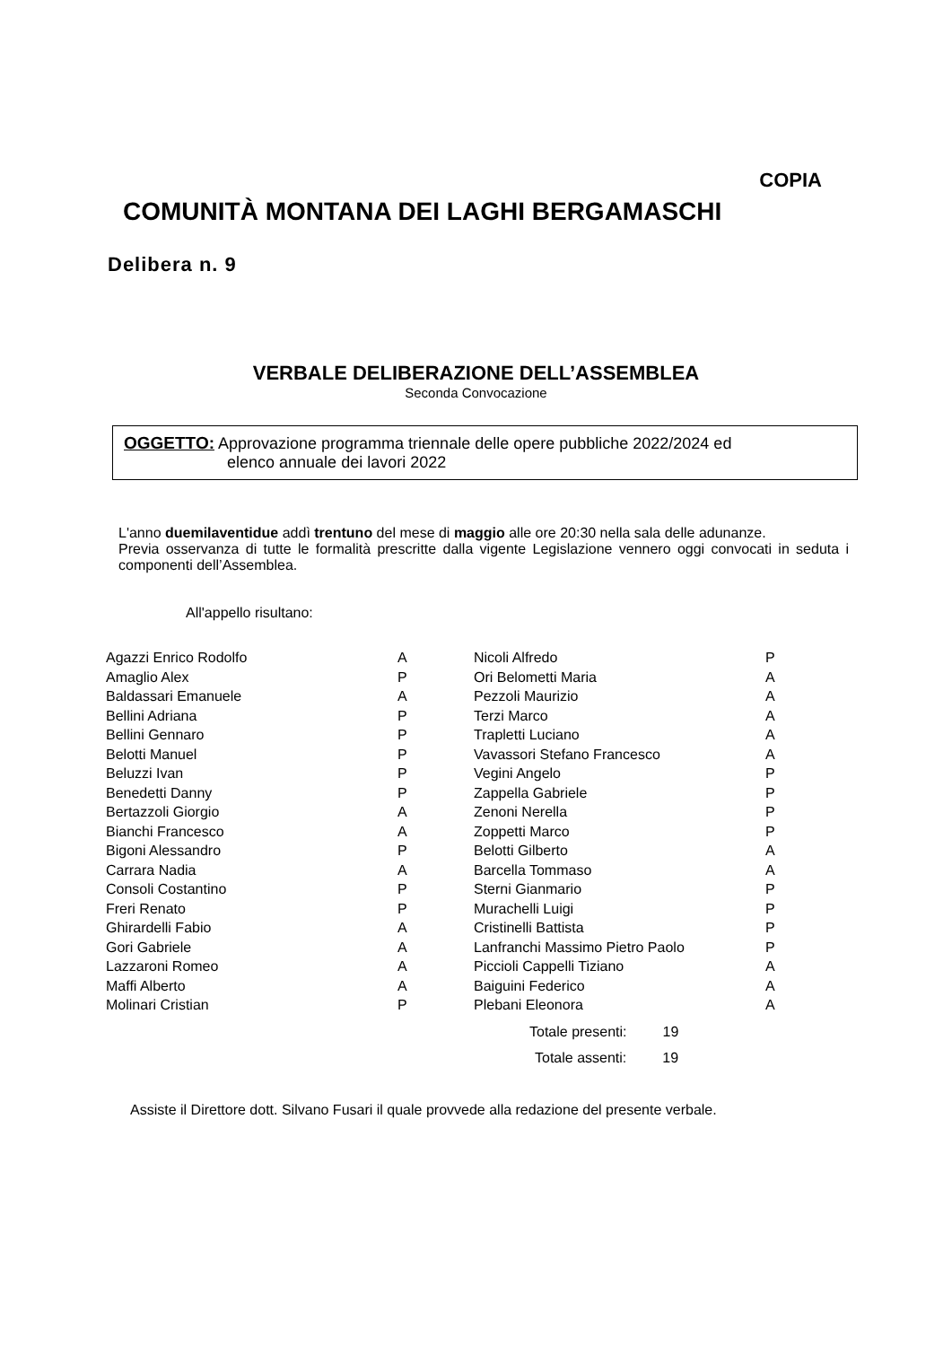COPIA
COMUNITÀ MONTANA DEI LAGHI BERGAMASCHI
Delibera n. 9
VERBALE DELIBERAZIONE DELL’ASSEMBLEA
Seconda Convocazione
OGGETTO: Approvazione programma triennale delle opere pubbliche 2022/2024 ed
elenco annuale dei lavori 2022
L'anno duemilaventidue addì trentuno del mese di maggio alle ore 20:30 nella sala delle adunanze.
Previa osservanza di tutte le formalità prescritte dalla vigente Legislazione vennero oggi convocati in seduta i componenti dell’Assemblea.
All'appello risultano:
| Agazzi Enrico Rodolfo | A | Nicoli Alfredo | P |
| Amaglio Alex | P | Ori Belometti Maria | A |
| Baldassari Emanuele | A | Pezzoli Maurizio | A |
| Bellini Adriana | P | Terzi Marco | A |
| Bellini Gennaro | P | Trapletti Luciano | A |
| Belotti Manuel | P | Vavassori Stefano Francesco | A |
| Beluzzi Ivan | P | Vegini Angelo | P |
| Benedetti Danny | P | Zappella Gabriele | P |
| Bertazzoli Giorgio | A | Zenoni Nerella | P |
| Bianchi Francesco | A | Zoppetti Marco | P |
| Bigoni Alessandro | P | Belotti Gilberto | A |
| Carrara Nadia | A | Barcella Tommaso | A |
| Consoli Costantino | P | Sterni Gianmario | P |
| Freri Renato | P | Murachelli Luigi | P |
| Ghirardelli Fabio | A | Cristinelli Battista | P |
| Gori Gabriele | A | Lanfranchi Massimo Pietro Paolo | P |
| Lazzaroni Romeo | A | Piccioli Cappelli Tiziano | A |
| Maffi Alberto | A | Baiguini Federico | A |
| Molinari Cristian | P | Plebani Eleonora | A |
| | | Totale presenti: 19 | |
| | | Totale assenti: 19 | |
Assiste il Direttore dott. Silvano Fusari il quale provvede alla redazione del presente verbale.